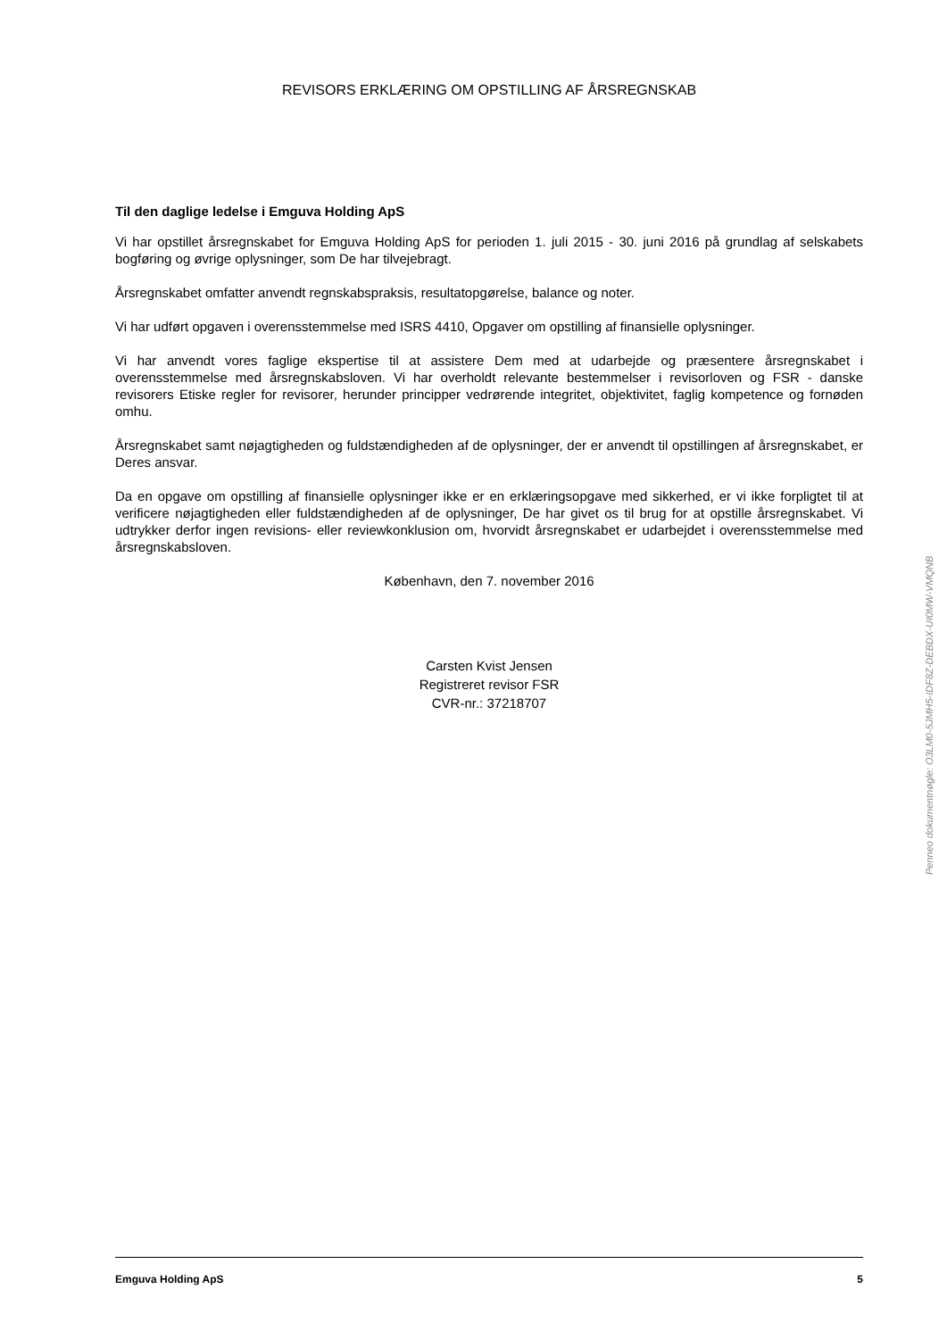REVISORS ERKLÆRING OM OPSTILLING AF ÅRSREGNSKAB
Til den daglige ledelse i Emguva Holding ApS
Vi har opstillet årsregnskabet for Emguva Holding ApS for perioden 1. juli 2015 - 30. juni 2016 på grundlag af selskabets bogføring og øvrige oplysninger, som De har tilvejebragt.
Årsregnskabet omfatter anvendt regnskabspraksis, resultatopgørelse, balance og noter.
Vi har udført opgaven i overensstemmelse med ISRS 4410, Opgaver om opstilling af finansielle oplysninger.
Vi har anvendt vores faglige ekspertise til at assistere Dem med at udarbejde og præsentere årsregnskabet i overensstemmelse med årsregnskabsloven. Vi har overholdt relevante bestemmelser i revisorloven og FSR - danske revisorers Etiske regler for revisorer, herunder principper vedrørende integritet, objektivitet, faglig kompetence og fornøden omhu.
Årsregnskabet samt nøjagtigheden og fuldstændigheden af de oplysninger, der er anvendt til opstillingen af årsregnskabet, er Deres ansvar.
Da en opgave om opstilling af finansielle oplysninger ikke er en erklæringsopgave med sikkerhed, er vi ikke forpligtet til at verificere nøjagtigheden eller fuldstændigheden af de oplysninger, De har givet os til brug for at opstille årsregnskabet. Vi udtrykker derfor ingen revisions- eller reviewkonklusion om, hvorvidt årsregnskabet er udarbejdet i overensstemmelse med årsregnskabsloven.
København, den 7. november 2016
Carsten Kvist Jensen
Registreret revisor FSR
CVR-nr.: 37218707
Emguva Holding ApS 5
Penneo dokumentnøgle: O3LM0-5JMH5-IDF8Z-DEBDX-UI0MW-VMQNB